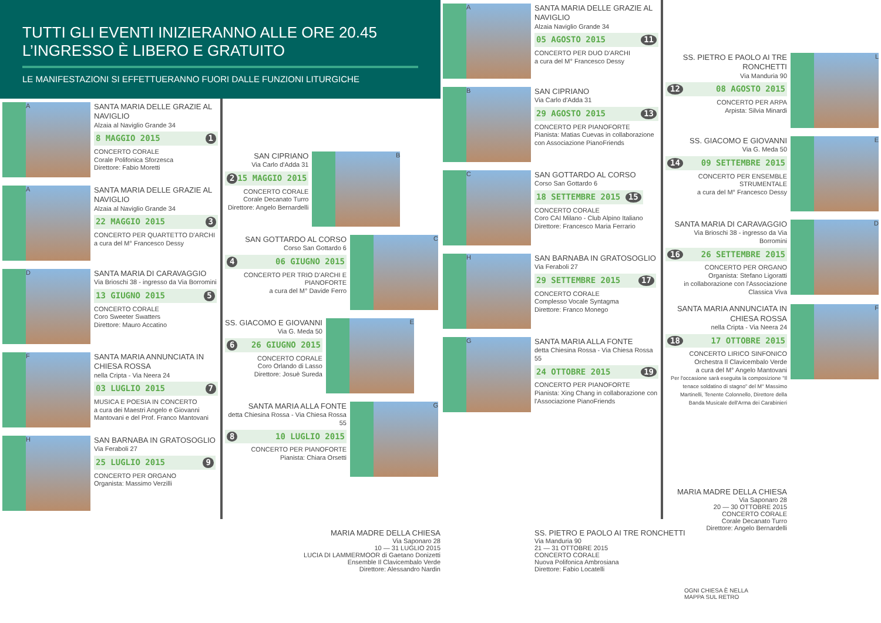TUTTI GLI EVENTI INIZIERANNO ALLE ORE 20.45
L’INGRESSO È LIBERO E GRATUITO
LE MANIFESTAZIONI SI EFFETTUERANNO FUORI DALLE FUNZIONI LITURGICHE
A
SANTA MARIA DELLE GRAZIE AL NAVIGLIO
Alzaia al Naviglio Grande 34
8 MAGGIO 2015 1
CONCERTO CORALE
Corale Polifonica Sforzesca
Direttore: Fabio Moretti
A
SANTA MARIA DELLE GRAZIE AL NAVIGLIO
Alzaia al Naviglio Grande 34
22 MAGGIO 2015 3
CONCERTO PER QUARTETTO D'ARCHI
a cura del M° Francesco Dessy
D
SANTA MARIA DI CARAVAGGIO
Via Brioschi 38 - ingresso da Via Borromini
13 GIUGNO 2015 5
CONCERTO CORALE
Coro Sweeter Swatters
Direttore: Mauro Accatino
F
SANTA MARIA ANNUNCIATA IN CHIESA ROSSA
nella Cripta - Via Neera 24
03 LUGLIO 2015 7
MUSICA E POESIA IN CONCERTO
a cura dei Maestri Angelo e Giovanni Mantovani e del Prof. Franco Mantovani
H
SAN BARNABA IN GRATOSOGLIO
Via Feraboli 27
25 LUGLIO 2015 9
CONCERTO PER ORGANO
Organista: Massimo Verzilli
SAN CIPRIANO
Via Carlo d'Adda 31
2 15 MAGGIO 2015
CONCERTO CORALE
Corale Decanato Turro
Direttore: Angelo Bernardelli
B
SAN GOTTARDO AL CORSO
Corso San Gottardo 6
4 06 GIUGNO 2015
CONCERTO PER TRIO D'ARCHI E PIANOFORTE
a cura del M° Davide Ferro
C
SS. GIACOMO E GIOVANNI
Via G. Meda 50
6 26 GIUGNO 2015
CONCERTO CORALE
Coro Orlando di Lasso
Direttore: Josuè Sureda
E
SANTA MARIA ALLA FONTE
detta Chiesina Rossa - Via Chiesa Rossa 55
8 10 LUGLIO 2015
CONCERTO PER PIANOFORTE
Pianista: Chiara Orsetti
G
A
SANTA MARIA DELLE GRAZIE AL NAVIGLIO
Alzaia Naviglio Grande 34
05 AGOSTO 2015 11
CONCERTO PER DUO D'ARCHI
a cura del M° Francesco Dessy
B
SAN CIPRIANO
Via Carlo d'Adda 31
29 AGOSTO 2015 13
CONCERTO PER PIANOFORTE
Pianista: Matias Cuevas in collaborazione con Associazione PianoFriends
C
SAN GOTTARDO AL CORSO
Corso San Gottardo 6
18 SETTEMBRE 2015 15
CONCERTO CORALE
Coro CAI Milano - Club Alpino Italiano
Direttore: Francesco Maria Ferrario
H
SAN BARNABA IN GRATOSOGLIO
Via Feraboli 27
29 SETTEMBRE 2015 17
CONCERTO CORALE
Complesso Vocale Syntagma
Direttore: Franco Monego
G
SANTA MARIA ALLA FONTE
detta Chiesina Rossa - Via Chiesa Rossa 55
24 OTTOBRE 2015 19
CONCERTO PER PIANOFORTE
Pianista: Xing Chang in collaborazione con l'Associazione PianoFriends
SS. PIETRO E PAOLO AI TRE RONCHETTI
Via Manduria 90
12 08 AGOSTO 2015
CONCERTO PER ARPA
Arpista: Silvia Minardi
L
SS. GIACOMO E GIOVANNI
Via G. Meda 50
14 09 SETTEMBRE 2015
CONCERTO PER ENSEMBLE STRUMENTALE
a cura del M° Francesco Dessy
E
SANTA MARIA DI CARAVAGGIO
Via Brioschi 38 - ingresso da Via Borromini
16 26 SETTEMBRE 2015
CONCERTO PER ORGANO
Organista: Stefano Ligoratti
in collaborazione con l'Associazione Classica Viva
D
SANTA MARIA ANNUNCIATA IN CHIESA ROSSA
nella Cripta - Via Neera 24
18 17 OTTOBRE 2015
CONCERTO LIRICO SINFONICO
Orchestra Il Clavicembalo Verde
a cura del M° Angelo Mantovani
Per l'occasione sarà eseguita la composizione "Il tenace soldatino di stagno" del M° Massimo Martinelli, Tenente Colonnello, Direttore della Banda Musicale dell'Arma dei Carabinieri
F
MARIA MADRE DELLA CHIESA
Via Saponaro 28
10 — 31 LUGLIO 2015
LUCIA DI LAMMERMOOR di Gaetano Donizetti
Ensemble Il Clavicembalo Verde
Direttore: Alessandro Nardin
SS. PIETRO E PAOLO AI TRE RONCHETTI
Via Manduria 90
21 — 31 OTTOBRE 2015
CONCERTO CORALE
Nuova Polifonica Ambrosiana
Direttore: Fabio Locatelli
MARIA MADRE DELLA CHIESA
Via Saponaro 28
20 — 30 OTTOBRE 2015
CONCERTO CORALE
Corale Decanato Turro
Direttore: Angelo Bernardelli
OGNI CHIESA È NELLA
MAPPA SUL RETRO